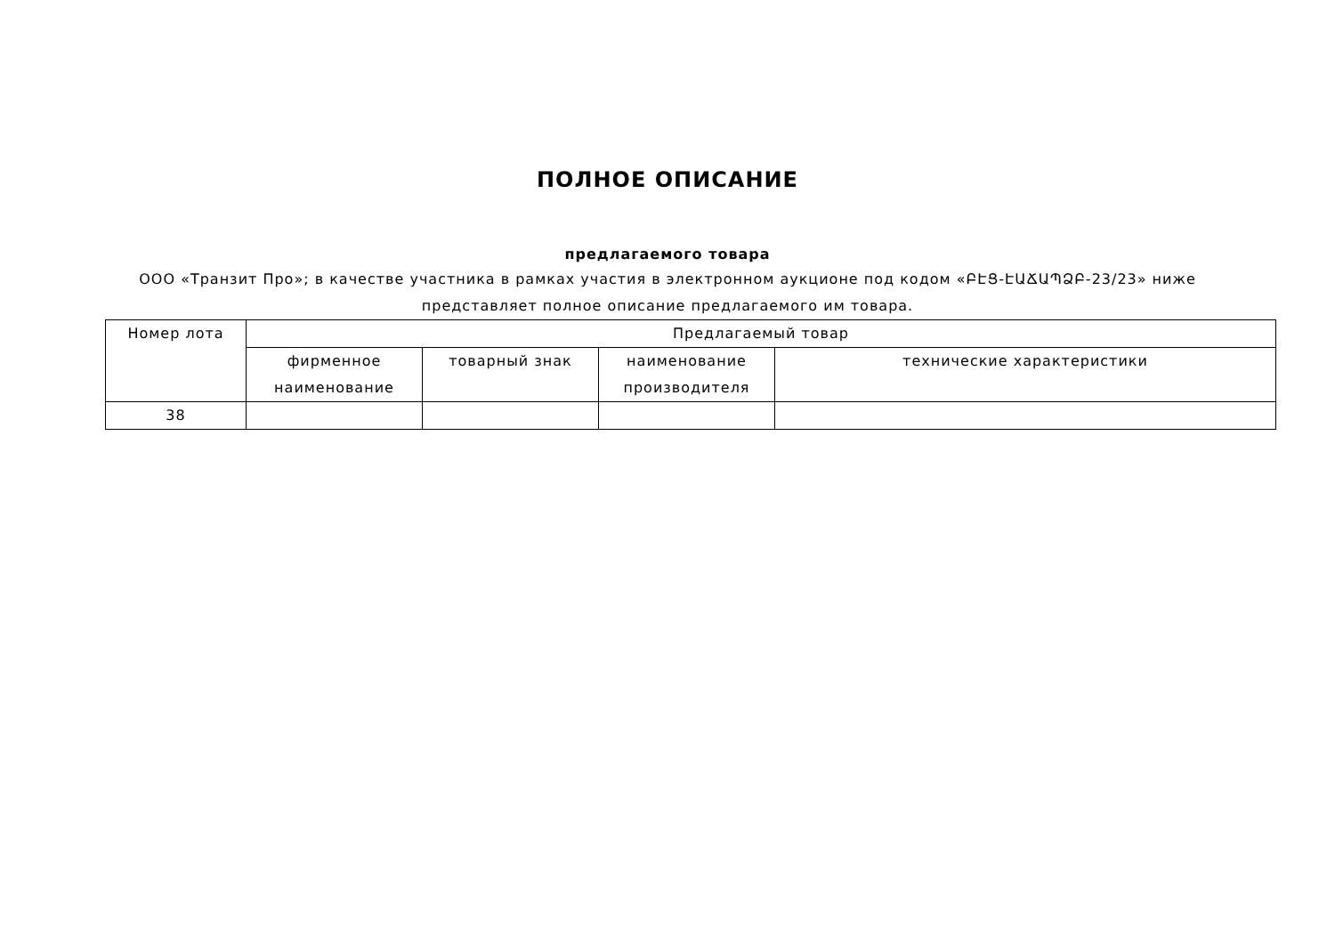ПОЛНОЕ ОПИСАНИЕ
предлагаемого товара
ООО «Транзит Про»; в качестве участника в рамках участия в электронном аукционе под кодом «ԲԷՑ-ԷԱՃԱՊՁԲ-23/23» ниже представляет полное описание предлагаемого им товара.
| Номер лота | Предлагаемый товар | | | |
| --- | --- | --- | --- | --- |
| | фирменное наименование | товарный знак | наименование производителя | технические характеристики |
| 38 | | | | |